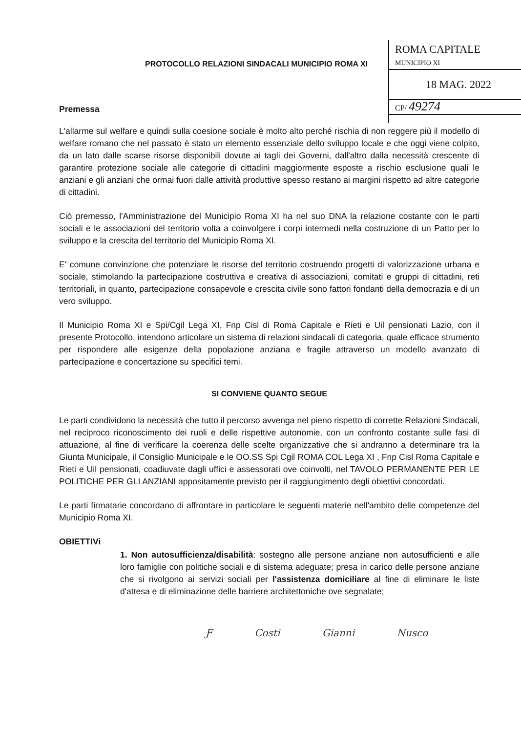ROMA CAPITALE
MUNICIPIO XI
18 MAG. 2022
CP/ 49274
PROTOCOLLO RELAZIONI SINDACALI MUNICIPIO ROMA XI
Premessa
L'allarme sul welfare e quindi sulla coesione sociale è molto alto perché rischia di non reggere più il modello di welfare romano che nel passato è stato un elemento essenziale dello sviluppo locale e che oggi viene colpito, da un lato dalle scarse risorse disponibili dovute ai tagli dei Governi, dall'altro dalla necessità crescente di garantire protezione sociale alle categorie di cittadini maggiormente esposte a rischio esclusione quali le anziani e gli anziani che ormai fuori dalle attività produttive spesso restano ai margini rispetto ad altre categorie di cittadini.
Ciò premesso, l'Amministrazione del Municipio Roma XI ha nel suo DNA la relazione costante con le parti sociali e le associazioni del territorio volta a coinvolgere i corpi intermedi nella costruzione di un Patto per lo sviluppo e la crescita del territorio del Municipio Roma XI.
E' comune convinzione che potenziare le risorse del territorio costruendo progetti di valorizzazione urbana e sociale, stimolando la partecipazione costruttiva e creativa di associazioni, comitati e gruppi di cittadini, reti territoriali, in quanto, partecipazione consapevole e crescita civile sono fattori fondanti della democrazia e di un vero sviluppo.
Il Municipio Roma XI e Spi/Cgil Lega XI, Fnp Cisl di Roma Capitale e Rieti e Uil pensionati Lazio, con il presente Protocollo, intendono articolare un sistema di relazioni sindacali di categoria, quale efficace strumento per rispondere alle esigenze della popolazione anziana e fragile attraverso un modello avanzato di partecipazione e concertazione su specifici temi.
SI CONVIENE QUANTO SEGUE
Le parti condividono la necessità che tutto il percorso avvenga nel pieno rispetto di corrette Relazioni Sindacali, nel reciproco riconoscimento dei ruoli e delle rispettive autonomie, con un confronto costante sulle fasi di attuazione, al fine di verificare la coerenza delle scelte organizzative che si andranno a determinare tra la Giunta Municipale, il Consiglio Municipale e le OO.SS Spi Cgil ROMA COL Lega XI , Fnp Cisl Roma Capitale e Rieti e Uil pensionati, coadiuvate dagli uffici e assessorati ove coinvolti, nel TAVOLO PERMANENTE PER LE POLITICHE PER GLI ANZIANI appositamente previsto per il raggiungimento degli obiettivi concordati.
Le parti firmatarie concordano di affrontare in particolare le seguenti materie nell'ambito delle competenze del Municipio Roma XI.
OBIETTIVi
1. Non autosufficienza/disabilità: sostegno alle persone anziane non autosufficienti e alle loro famiglie con politiche sociali e di sistema adeguate; presa in carico delle persone anziane che si rivolgono ai servizi sociali per l'assistenza domiciliare al fine di eliminare le liste d'attesa e di eliminazione delle barriere architettoniche ove segnalate;
Ƒ Costi Gianni Nusco